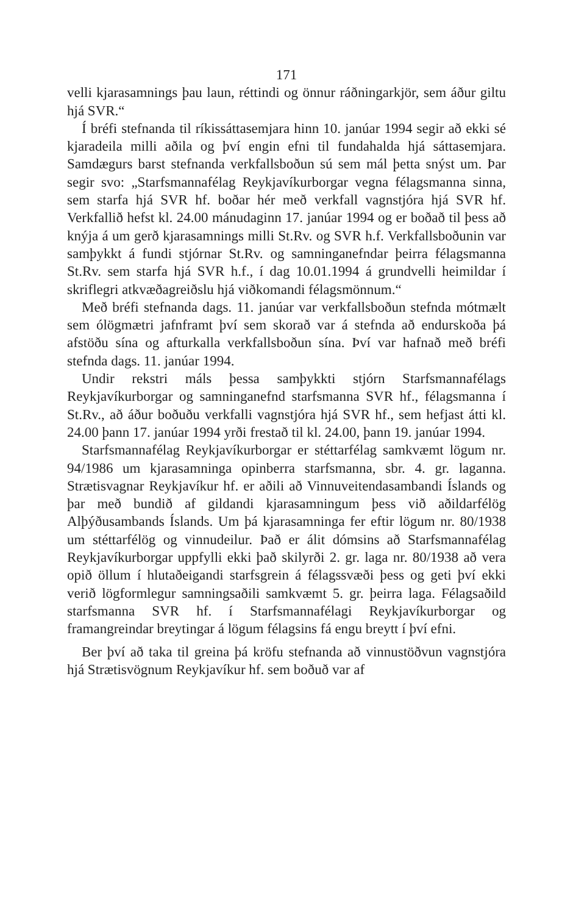171
velli kjarasamnings þau laun, réttindi og önnur ráðningarkjör, sem áður giltu hjá SVR.“
Í bréfi stefnanda til ríkissáttasemjara hinn 10. janúar 1994 segir að ekki sé kjaradeila milli aðila og því engin efni til fundahalda hjá sáttasemjara. Samdægurs barst stefnanda verkfallsboðun sú sem mál þetta snýst um. Þar segir svo: „Starfsmannafélag Reykjavíkurborgar vegna félagsmanna sinna, sem starfa hjá SVR hf. boðar hér með verkfall vagnstjóra hjá SVR hf. Verkfallið hefst kl. 24.00 mánudaginn 17. janúar 1994 og er boðað til þess að knýja á um gerð kjarasamnings milli St.Rv. og SVR h.f. Verkfallsboðunin var samþykkt á fundi stjórnar St.Rv. og samninganefndar þeirra félagsmanna St.Rv. sem starfa hjá SVR h.f., í dag 10.01.1994 á grundvelli heimildar í skriflegri atkvæðagreiðslu hjá viðkomandi félagsmönnum.“
Með bréfi stefnanda dags. 11. janúar var verkfallsboðun stefnda mótmælt sem ólögmætri jafnframt því sem skorað var á stefnda að endurskoða þá afstöðu sína og afturkalla verkfallsboðun sína. Því var hafnað með bréfi stefnda dags. 11. janúar 1994.
Undir rekstri máls þessa samþykkti stjórn Starfsmannafélags Reykjavíkurborgar og samninganefnd starfsmanna SVR hf., félagsmanna í St.Rv., að áður boðuðu verkfalli vagnstjóra hjá SVR hf., sem hefjast átti kl. 24.00 þann 17. janúar 1994 yrði frestað til kl. 24.00, þann 19. janúar 1994.
Starfsmannafélag Reykjavíkurborgar er stéttarfélag samkvæmt lögum nr. 94/1986 um kjarasamninga opinberra starfsmanna, sbr. 4. gr. laganna. Strætisvagnar Reykjavíkur hf. er aðili að Vinnuveitendasambandi Íslands og þar með bundið af gildandi kjarasamningum þess við aðildarfélög Alþýðusambands Íslands. Um þá kjarasamninga fer eftir lögum nr. 80/1938 um stéttarfélög og vinnudeilur. Það er álit dómsins að Starfsmannafélag Reykjavíkurborgar uppfylli ekki það skilyrði 2. gr. laga nr. 80/1938 að vera opið öllum í hlutaðeigandi starfsgrein á félagssvæði þess og geti því ekki verið lögformlegur samningsaðili samkvæmt 5. gr. þeirra laga. Félagsaðild starfsmanna SVR hf. í Starfsmannafélagi Reykjavíkurborgar og framangreindar breytingar á lögum félagsins fá engu breytt í því efni.
Ber því að taka til greina þá kröfu stefnanda að vinnustöðvun vagnstjóra hjá Strætisvögnum Reykjavíkur hf. sem boðuð var af